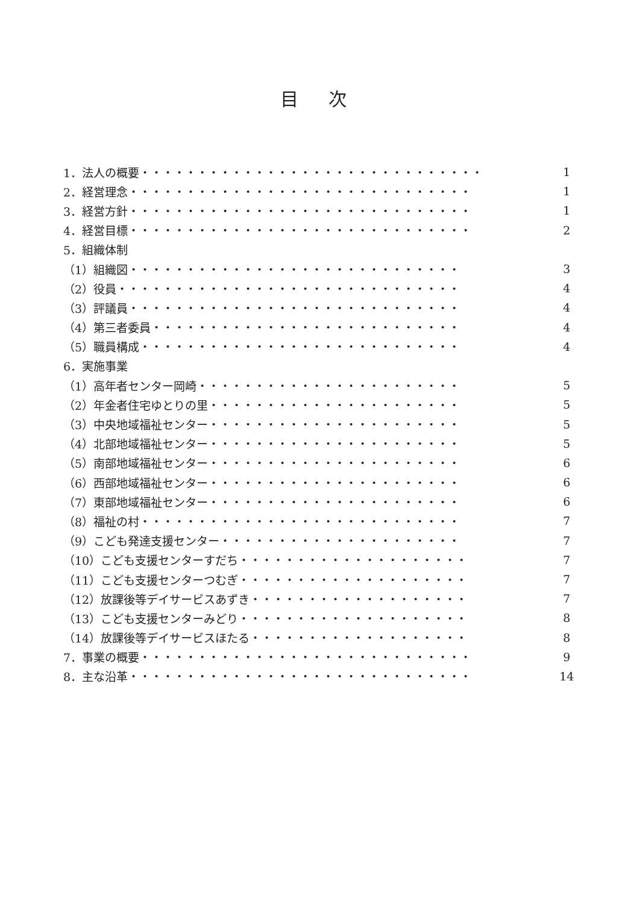目 次
1．法人の概要・・・・・・・・・・・・・・・・・・・・・・・・・・・・・・ 1
2．経営理念・・・・・・・・・・・・・・・・・・・・・・・・・・・・・・ 1
3．経営方針・・・・・・・・・・・・・・・・・・・・・・・・・・・・・・ 1
4．経営目標・・・・・・・・・・・・・・・・・・・・・・・・・・・・・・ 2
5．組織体制
（1）組織図・・・・・・・・・・・・・・・・・・・・・・・・・・・・・ 3
（2）役員・・・・・・・・・・・・・・・・・・・・・・・・・・・・・・ 4
（3）評議員・・・・・・・・・・・・・・・・・・・・・・・・・・・・・ 4
（4）第三者委員・・・・・・・・・・・・・・・・・・・・・・・・・・・ 4
（5）職員構成・・・・・・・・・・・・・・・・・・・・・・・・・・・・ 4
6．実施事業
（1）高年者センター岡崎・・・・・・・・・・・・・・・・・・・・・・・ 5
（2）年金者住宅ゆとりの里・・・・・・・・・・・・・・・・・・・・・・ 5
（3）中央地域福祉センター・・・・・・・・・・・・・・・・・・・・・・ 5
（4）北部地域福祉センター・・・・・・・・・・・・・・・・・・・・・・ 5
（5）南部地域福祉センター・・・・・・・・・・・・・・・・・・・・・・ 6
（6）西部地域福祉センター・・・・・・・・・・・・・・・・・・・・・・ 6
（7）東部地域福祉センター・・・・・・・・・・・・・・・・・・・・・・ 6
（8）福祉の村・・・・・・・・・・・・・・・・・・・・・・・・・・・・ 7
（9）こども発達支援センター・・・・・・・・・・・・・・・・・・・・・ 7
（10）こども支援センターすだち・・・・・・・・・・・・・・・・・・・・ 7
（11）こども支援センターつむぎ・・・・・・・・・・・・・・・・・・・・ 7
（12）放課後等デイサービスあずき・・・・・・・・・・・・・・・・・・・ 7
（13）こども支援センターみどり・・・・・・・・・・・・・・・・・・・・ 8
（14）放課後等デイサービスほたる・・・・・・・・・・・・・・・・・・・ 8
7．事業の概要・・・・・・・・・・・・・・・・・・・・・・・・・・・・・ 9
8．主な沿革・・・・・・・・・・・・・・・・・・・・・・・・・・・・・・ 14